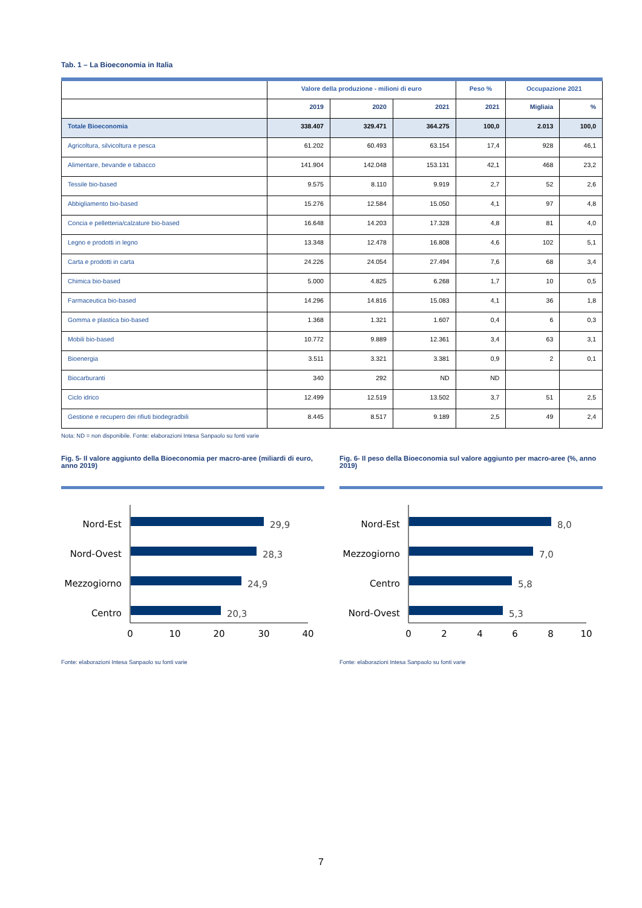Tab. 1 – La Bioeconomia in Italia
| | Valore della produzione - milioni di euro | | | Peso % | Occupazione 2021 | |
| --- | --- | --- | --- | --- | --- | --- |
| | 2019 | 2020 | 2021 | 2021 | Migliaia | % |
| Totale Bioeconomia | 338.407 | 329.471 | 364.275 | 100,0 | 2.013 | 100,0 |
| Agricoltura, silvicoltura e pesca | 61.202 | 60.493 | 63.154 | 17,4 | 928 | 46,1 |
| Alimentare, bevande e tabacco | 141.904 | 142.048 | 153.131 | 42,1 | 468 | 23,2 |
| Tessile bio-based | 9.575 | 8.110 | 9.919 | 2,7 | 52 | 2,6 |
| Abbigliamento bio-based | 15.276 | 12.584 | 15.050 | 4,1 | 97 | 4,8 |
| Concia e pelletteria/calzature bio-based | 16.648 | 14.203 | 17.328 | 4,8 | 81 | 4,0 |
| Legno e prodotti in legno | 13.348 | 12.478 | 16.808 | 4,6 | 102 | 5,1 |
| Carta e prodotti in carta | 24.226 | 24.054 | 27.494 | 7,6 | 68 | 3,4 |
| Chimica bio-based | 5.000 | 4.825 | 6.268 | 1,7 | 10 | 0,5 |
| Farmaceutica bio-based | 14.296 | 14.816 | 15.083 | 4,1 | 36 | 1,8 |
| Gomma e plastica bio-based | 1.368 | 1.321 | 1.607 | 0,4 | 6 | 0,3 |
| Mobili bio-based | 10.772 | 9.889 | 12.361 | 3,4 | 63 | 3,1 |
| Bioenergia | 3.511 | 3.321 | 3.381 | 0,9 | 2 | 0,1 |
| Biocarburanti | 340 | 292 | ND | ND | | |
| Ciclo idrico | 12.499 | 12.519 | 13.502 | 3,7 | 51 | 2,5 |
| Gestione e recupero dei rifiuti biodegradbili | 8.445 | 8.517 | 9.189 | 2,5 | 49 | 2,4 |
Nota: ND = non disponibile. Fonte: elaborazioni Intesa Sanpaolo su fonti varie
Fig. 5- Il valore aggiunto della Bioeconomia per macro-aree (miliardi di euro, anno 2019)
Nord-Est
29,9
Nord-Ovest
28,3
Mezzogiorno
24,9
Centro
20,3
0
10
20
30
40
Fonte: elaborazioni Intesa Sanpaolo su fonti varie
Fig. 6- Il peso della Bioeconomia sul valore aggiunto per macro-aree (%, anno 2019)
Nord-Est
8,0
Mezzogiorno
7,0
Centro
5,8
Nord-Ovest
5,3
0
2
4
6
8
10
Fonte: elaborazioni Intesa Sanpaolo su fonti varie
7